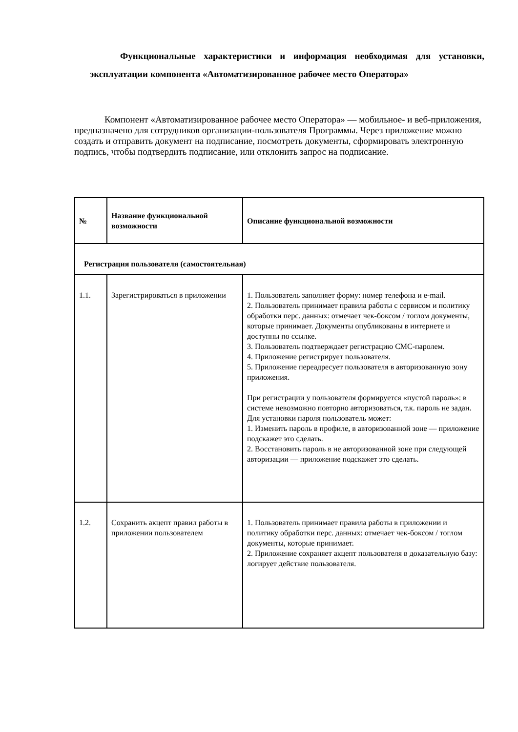Функциональные характеристики и информация необходимая для установки, эксплуатации компонента «Автоматизированное рабочее место Оператора»
Компонент «Автоматизированное рабочее место Оператора» — мобильное- и веб-приложения, предназначено для сотрудников организации-пользователя Программы. Через приложение можно создать и отправить документ на подписание, посмотреть документы, сформировать электронную подпись, чтобы подтвердить подписание, или отклонить запрос на подписание.
| № | Название функциональной возможности | Описание функциональной возможности |
| --- | --- | --- |
| Регистрация пользователя (самостоятельная) | | |
| 1.1. | Зарегистрироваться в приложении | 1. Пользователь заполняет форму: номер телефона и e-mail. 2. Пользователь принимает правила работы с сервисом и политику обработки перс. данных: отмечает чек-боксом / тоглом документы, которые принимает. Документы опубликованы в интернете и доступны по ссылке. 3. Пользователь подтверждает регистрацию СМС-паролем. 4. Приложение регистрирует пользователя. 5. Приложение переадресует пользователя в авторизованную зону приложения. При регистрации у пользователя формируется «пустой пароль»: в системе невозможно повторно авторизоваться, т.к. пароль не задан. Для установки пароля пользователь может: 1. Изменить пароль в профиле, в авторизованной зоне — приложение подскажет это сделать. 2. Восстановить пароль в не авторизованной зоне при следующей авторизации — приложение подскажет это сделать. |
| 1.2. | Сохранить акцепт правил работы в приложении пользователем | 1. Пользователь принимает правила работы в приложении и политику обработки перс. данных: отмечает чек-боксом / тоглом документы, которые принимает. 2. Приложение сохраняет акцепт пользователя в доказательную базу: логирует действие пользователя. |